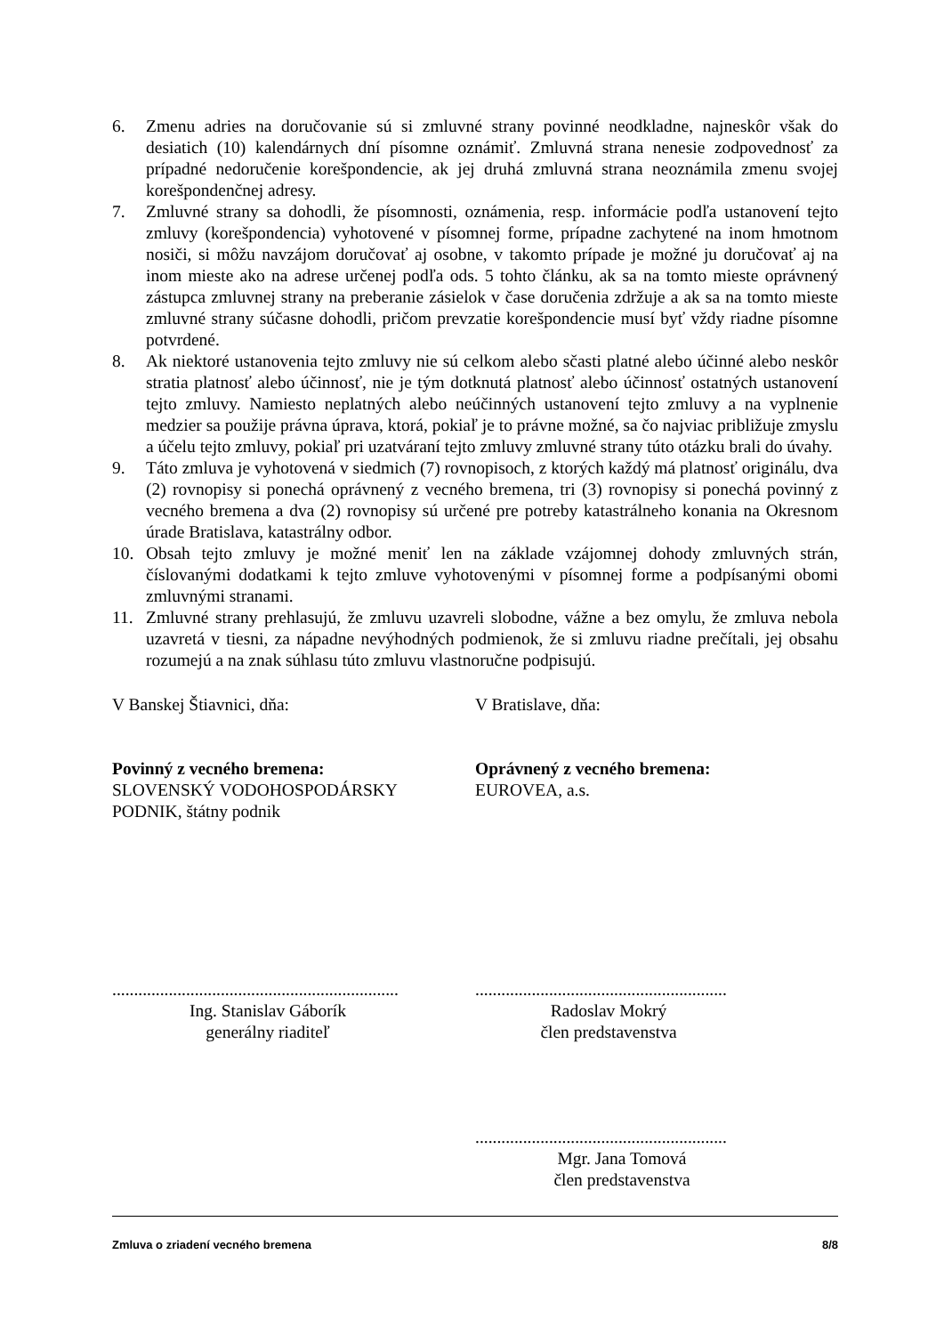6. Zmenu adries na doručovanie sú si zmluvné strany povinné neodkladne, najneskôr však do desiatich (10) kalendárnych dní písomne oznámiť. Zmluvná strana nenesie zodpovednosť za prípadné nedoručenie korešpondencie, ak jej druhá zmluvná strana neoznámila zmenu svojej korešpondenčnej adresy.
7. Zmluvné strany sa dohodli, že písomnosti, oznámenia, resp. informácie podľa ustanovení tejto zmluvy (korešpondencia) vyhotovené v písomnej forme, prípadne zachytené na inom hmotnom nosiči, si môžu navzájom doručovať aj osobne, v takomto prípade je možné ju doručovať aj na inom mieste ako na adrese určenej podľa ods. 5 tohto článku, ak sa na tomto mieste oprávnený zástupca zmluvnej strany na preberanie zásielok v čase doručenia zdržuje a ak sa na tomto mieste zmluvné strany súčasne dohodli, pričom prevzatie korešpondencie musí byť vždy riadne písomne potvrdené.
8. Ak niektoré ustanovenia tejto zmluvy nie sú celkom alebo sčasti platné alebo účinné alebo neskôr stratia platnosť alebo účinnosť, nie je tým dotknutá platnosť alebo účinnosť ostatných ustanovení tejto zmluvy. Namiesto neplatných alebo neúčinných ustanovení tejto zmluvy a na vyplnenie medzier sa použije právna úprava, ktorá, pokiaľ je to právne možné, sa čo najviac približuje zmyslu a účelu tejto zmluvy, pokiaľ pri uzatváraní tejto zmluvy zmluvné strany túto otázku brali do úvahy.
9. Táto zmluva je vyhotovená v siedmich (7) rovnopisoch, z ktorých každý má platnosť originálu, dva (2) rovnopisy si ponechá oprávnený z vecného bremena, tri (3) rovnopisy si ponechá povinný z vecného bremena a dva (2) rovnopisy sú určené pre potreby katastrálneho konania na Okresnom úrade Bratislava, katastrálny odbor.
10. Obsah tejto zmluvy je možné meniť len na základe vzájomnej dohody zmluvných strán, číslovanými dodatkami k tejto zmluve vyhotovenými v písomnej forme a podpísanými obomi zmluvnými stranami.
11. Zmluvné strany prehlasujú, že zmluvu uzavreli slobodne, vážne a bez omylu, že zmluva nebola uzavretá v tiesni, za nápadne nevýhodných podmienok, že si zmluvu riadne prečítali, jej obsahu rozumejú a na znak súhlasu túto zmluvu vlastnoručne podpisujú.
V Banskej Štiavnici, dňa: V Bratislave, dňa:
Povinný z vecného bremena:
SLOVENSKÝ VODOHOSPODÁRSKY
PODNIK, štátny podnik
Oprávnený z vecného bremena:
EUROVEA, a.s.
..................................................................
Ing. Stanislav Gáborík
generálny riaditeľ
..........................................................
Radoslav Mokrý
člen predstavenstva
..........................................................
Mgr. Jana Tomová
člen predstavenstva
Zmluva o zriadení vecného bremena 8/8